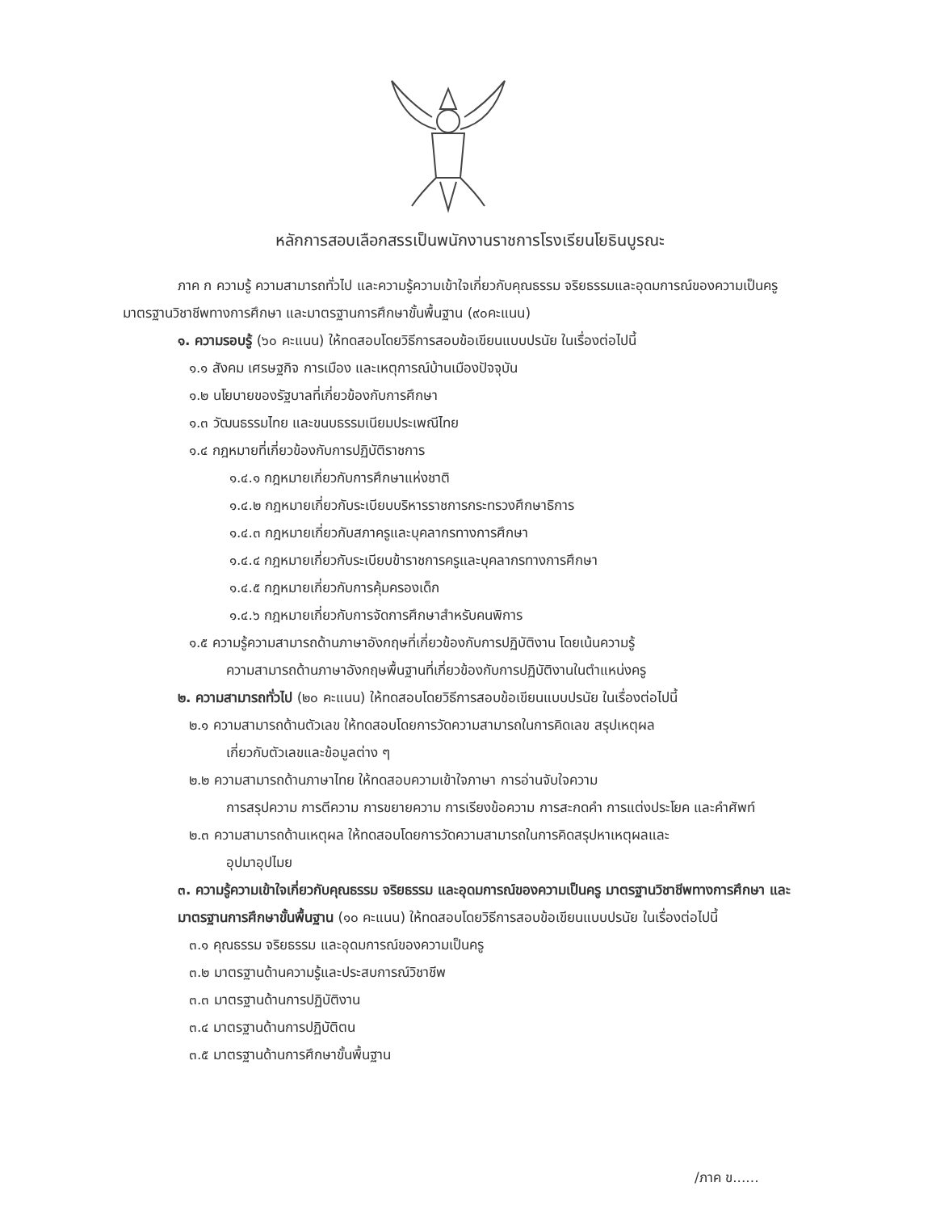หลักการสอบเลือกสรรเป็นพนักงานราชการโรงเรียนโยธินบูรณะ
ภาค ก ความรู้ ความสามารถทั่วไป และความรู้ความเข้าใจเกี่ยวกับคุณธรรม จริยธรรมและอุดมการณ์ของความเป็นครู มาตรฐานวิชาชีพทางการศึกษา และมาตรฐานการศึกษาขั้นพื้นฐาน (๙๐คะแนน)
๑. ความรอบรู้ (๖๐ คะแนน) ให้ทดสอบโดยวิธีการสอบข้อเขียนแบบปรนัย ในเรื่องต่อไปนี้
๑.๑ สังคม เศรษฐกิจ การเมือง และเหตุการณ์บ้านเมืองปัจจุบัน
๑.๒ นโยบายของรัฐบาลที่เกี่ยวข้องกับการศึกษา
๑.๓ วัฒนธรรมไทย และขนบธรรมเนียมประเพณีไทย
๑.๔ กฎหมายที่เกี่ยวข้องกับการปฏิบัติราชการ
๑.๔.๑ กฎหมายเกี่ยวกับการศึกษาแห่งชาติ
๑.๔.๒ กฎหมายเกี่ยวกับระเบียบบริหารราชการกระทรวงศึกษาธิการ
๑.๔.๓ กฎหมายเกี่ยวกับสภาครูและบุคลากรทางการศึกษา
๑.๔.๔ กฎหมายเกี่ยวกับระเบียบข้าราชการครูและบุคลากรทางการศึกษา
๑.๔.๕ กฎหมายเกี่ยวกับการคุ้มครองเด็ก
๑.๔.๖ กฎหมายเกี่ยวกับการจัดการศึกษาสำหรับคนพิการ
๑.๕ ความรู้ความสามารถด้านภาษาอังกฤษที่เกี่ยวข้องกับการปฏิบัติงาน โดยเน้นความรู้
ความสามารถด้านภาษาอังกฤษพื้นฐานที่เกี่ยวข้องกับการปฏิบัติงานในตำแหน่งครู
๒. ความสามารถทั่วไป (๒๐ คะแนน) ให้ทดสอบโดยวิธีการสอบข้อเขียนแบบปรนัย ในเรื่องต่อไปนี้
๒.๑ ความสามารถด้านตัวเลข ให้ทดสอบโดยการวัดความสามารถในการคิดเลข สรุปเหตุผล
เกี่ยวกับตัวเลขและข้อมูลต่าง ๆ
๒.๒ ความสามารถด้านภาษาไทย ให้ทดสอบความเข้าใจภาษา การอ่านจับใจความ
การสรุปความ การตีความ การขยายความ การเรียงข้อความ การสะกดคำ การแต่งประโยค และคำศัพท์
๒.๓ ความสามารถด้านเหตุผล ให้ทดสอบโดยการวัดความสามารถในการคิดสรุปหาเหตุผลและ
อุปมาอุปไมย
๓. ความรู้ความเข้าใจเกี่ยวกับคุณธรรม จริยธรรม และอุดมการณ์ของความเป็นครู มาตรฐานวิชาชีพทางการศึกษา และมาตรฐานการศึกษาขั้นพื้นฐาน (๑๐ คะแนน) ให้ทดสอบโดยวิธีการสอบข้อเขียนแบบปรนัย ในเรื่องต่อไปนี้
๓.๑ คุณธรรม จริยธรรม และอุดมการณ์ของความเป็นครู
๓.๒ มาตรฐานด้านความรู้และประสบการณ์วิชาชีพ
๓.๓ มาตรฐานด้านการปฏิบัติงาน
๓.๔ มาตรฐานด้านการปฏิบัติตน
๓.๕ มาตรฐานด้านการศึกษาขั้นพื้นฐาน
/ภาค ข......